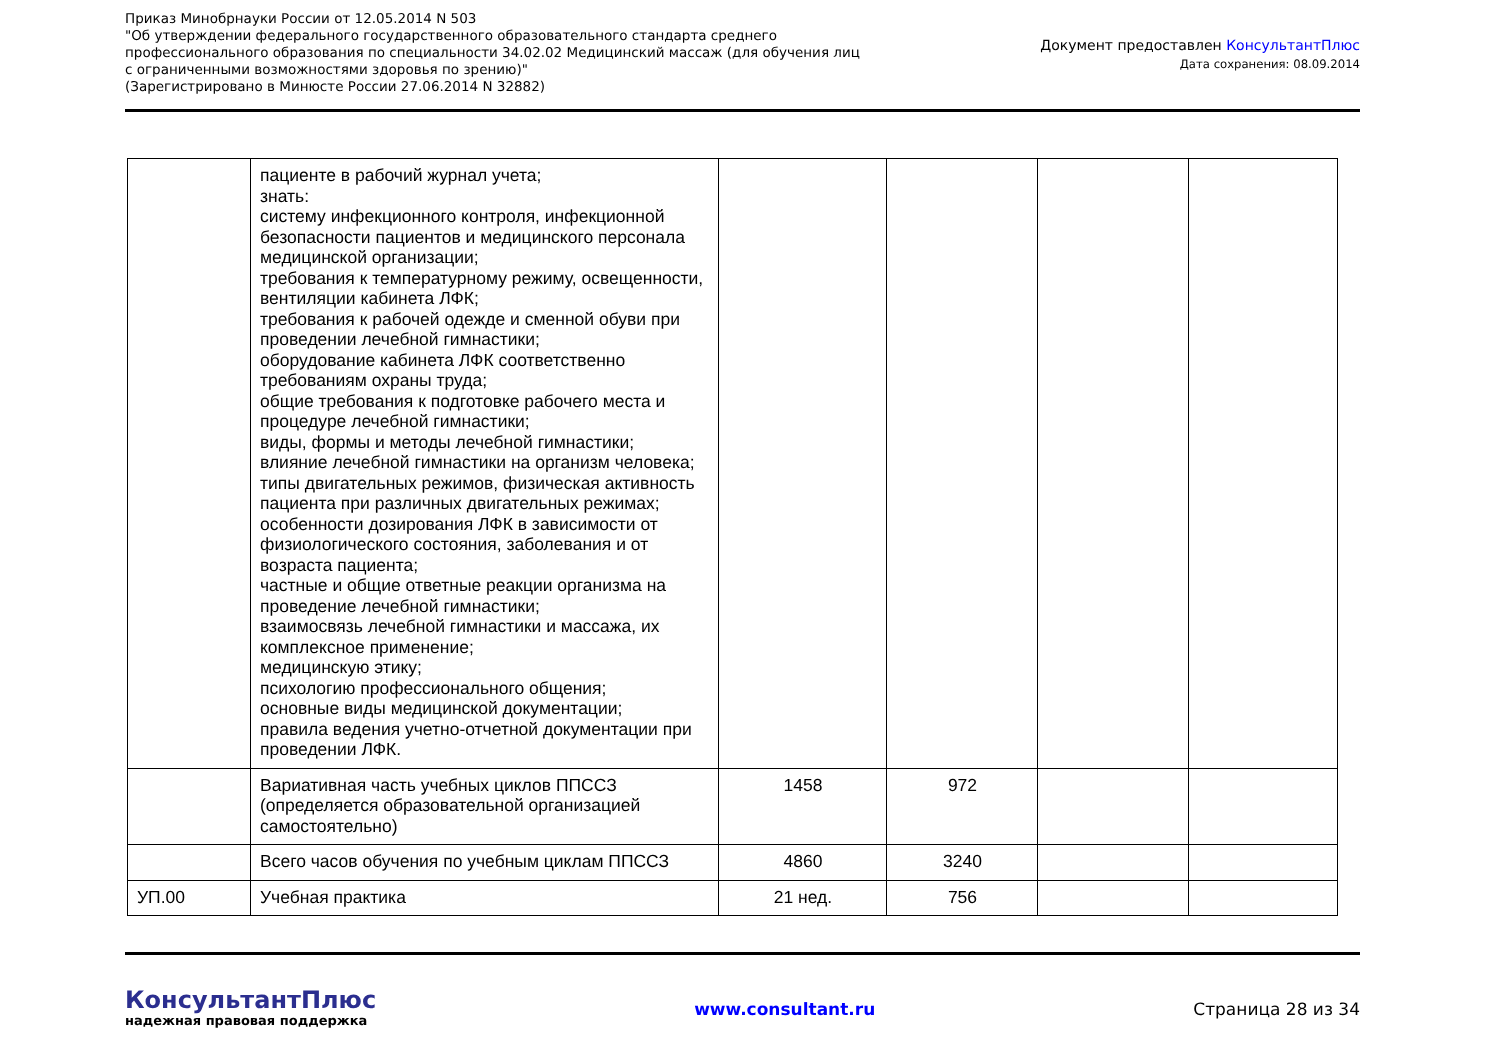Приказ Минобрнауки России от 12.05.2014 N 503
"Об утверждении федерального государственного образовательного стандарта среднего
профессионального образования по специальности 34.02.02 Медицинский массаж (для обучения лиц
с ограниченными возможностями здоровья по зрению)"
(Зарегистрировано в Минюсте России 27.06.2014 N 32882)
Документ предоставлен КонсультантПлюс
Дата сохранения: 08.09.2014
| | пациенте в рабочий журнал учета; знать: систему инфекционного контроля, инфекционной безопасности пациентов и медицинского персонала медицинской организации; требования к температурному режиму, освещенности, вентиляции кабинета ЛФК; требования к рабочей одежде и сменной обуви при проведении лечебной гимнастики; оборудование кабинета ЛФК соответственно требованиям охраны труда; общие требования к подготовке рабочего места и процедуре лечебной гимнастики; виды, формы и методы лечебной гимнастики; влияние лечебной гимнастики на организм человека; типы двигательных режимов, физическая активность пациента при различных двигательных режимах; особенности дозирования ЛФК в зависимости от физиологического состояния, заболевания и от возраста пациента; частные и общие ответные реакции организма на проведение лечебной гимнастики; взаимосвязь лечебной гимнастики и массажа, их комплексное применение; медицинскую этику; психологию профессионального общения; основные виды медицинской документации; правила ведения учетно-отчетной документации при проведении ЛФК. | | | | |
| | Вариативная часть учебных циклов ППССЗ (определяется образовательной организацией самостоятельно) | 1458 | 972 | | |
| | Всего часов обучения по учебным циклам ППССЗ | 4860 | 3240 | | |
| УП.00 | Учебная практика | 21 нед. | 756 | | |
КонсультантПлюс
надежная правовая поддержка
www.consultant.ru Страница 28 из 34